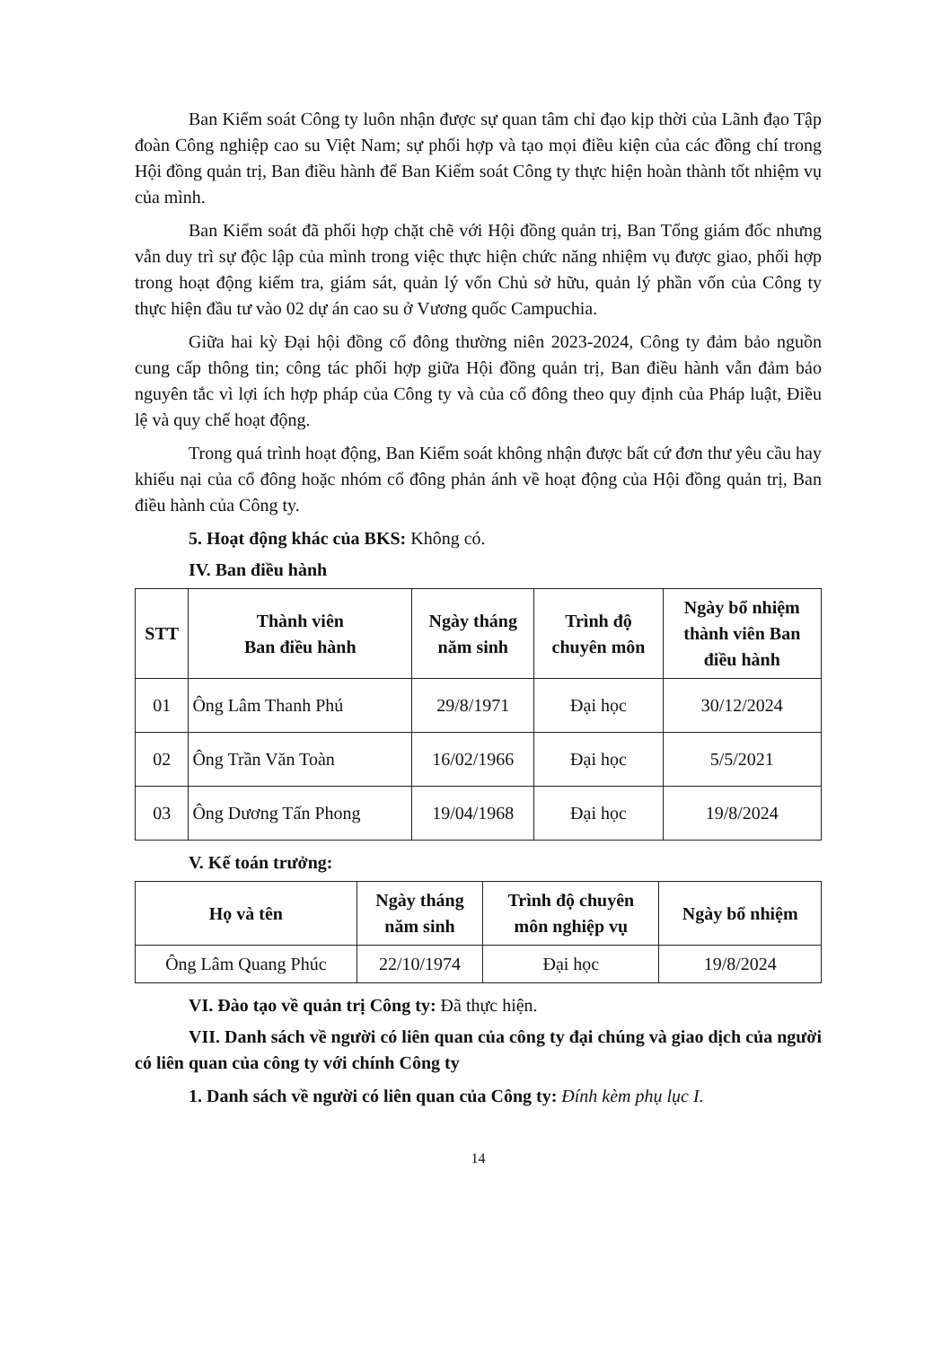Ban Kiểm soát Công ty luôn nhận được sự quan tâm chỉ đạo kịp thời của Lãnh đạo Tập đoàn Công nghiệp cao su Việt Nam; sự phối hợp và tạo mọi điều kiện của các đồng chí trong Hội đồng quản trị, Ban điều hành để Ban Kiểm soát Công ty thực hiện hoàn thành tốt nhiệm vụ của mình.
Ban Kiểm soát đã phối hợp chặt chẽ với Hội đồng quản trị, Ban Tổng giám đốc nhưng vẫn duy trì sự độc lập của mình trong việc thực hiện chức năng nhiệm vụ được giao, phối hợp trong hoạt động kiểm tra, giám sát, quản lý vốn Chủ sở hữu, quản lý phần vốn của Công ty thực hiện đầu tư vào 02 dự án cao su ở Vương quốc Campuchia.
Giữa hai kỳ Đại hội đồng cổ đông thường niên 2023-2024, Công ty đảm bảo nguồn cung cấp thông tin; công tác phối hợp giữa Hội đồng quản trị, Ban điều hành vẫn đảm bảo nguyên tắc vì lợi ích hợp pháp của Công ty và của cổ đông theo quy định của Pháp luật, Điều lệ và quy chế hoạt động.
Trong quá trình hoạt động, Ban Kiểm soát không nhận được bất cứ đơn thư yêu cầu hay khiếu nại của cổ đông hoặc nhóm cổ đông phản ánh về hoạt động của Hội đồng quản trị, Ban điều hành của Công ty.
5. Hoạt động khác của BKS: Không có.
IV. Ban điều hành
| STT | Thành viên Ban điều hành | Ngày tháng năm sinh | Trình độ chuyên môn | Ngày bổ nhiệm thành viên Ban điều hành |
| --- | --- | --- | --- | --- |
| 01 | Ông Lâm Thanh Phú | 29/8/1971 | Đại học | 30/12/2024 |
| 02 | Ông Trần Văn Toàn | 16/02/1966 | Đại học | 5/5/2021 |
| 03 | Ông Dương Tấn Phong | 19/04/1968 | Đại học | 19/8/2024 |
V. Kế toán trưởng:
| Họ và tên | Ngày tháng năm sinh | Trình độ chuyên môn nghiệp vụ | Ngày bổ nhiệm |
| --- | --- | --- | --- |
| Ông Lâm Quang Phúc | 22/10/1974 | Đại học | 19/8/2024 |
VI. Đào tạo về quản trị Công ty: Đã thực hiện.
VII. Danh sách về người có liên quan của công ty đại chúng và giao dịch của người có liên quan của công ty với chính Công ty
1. Danh sách về người có liên quan của Công ty: Đính kèm phụ lục I.
14